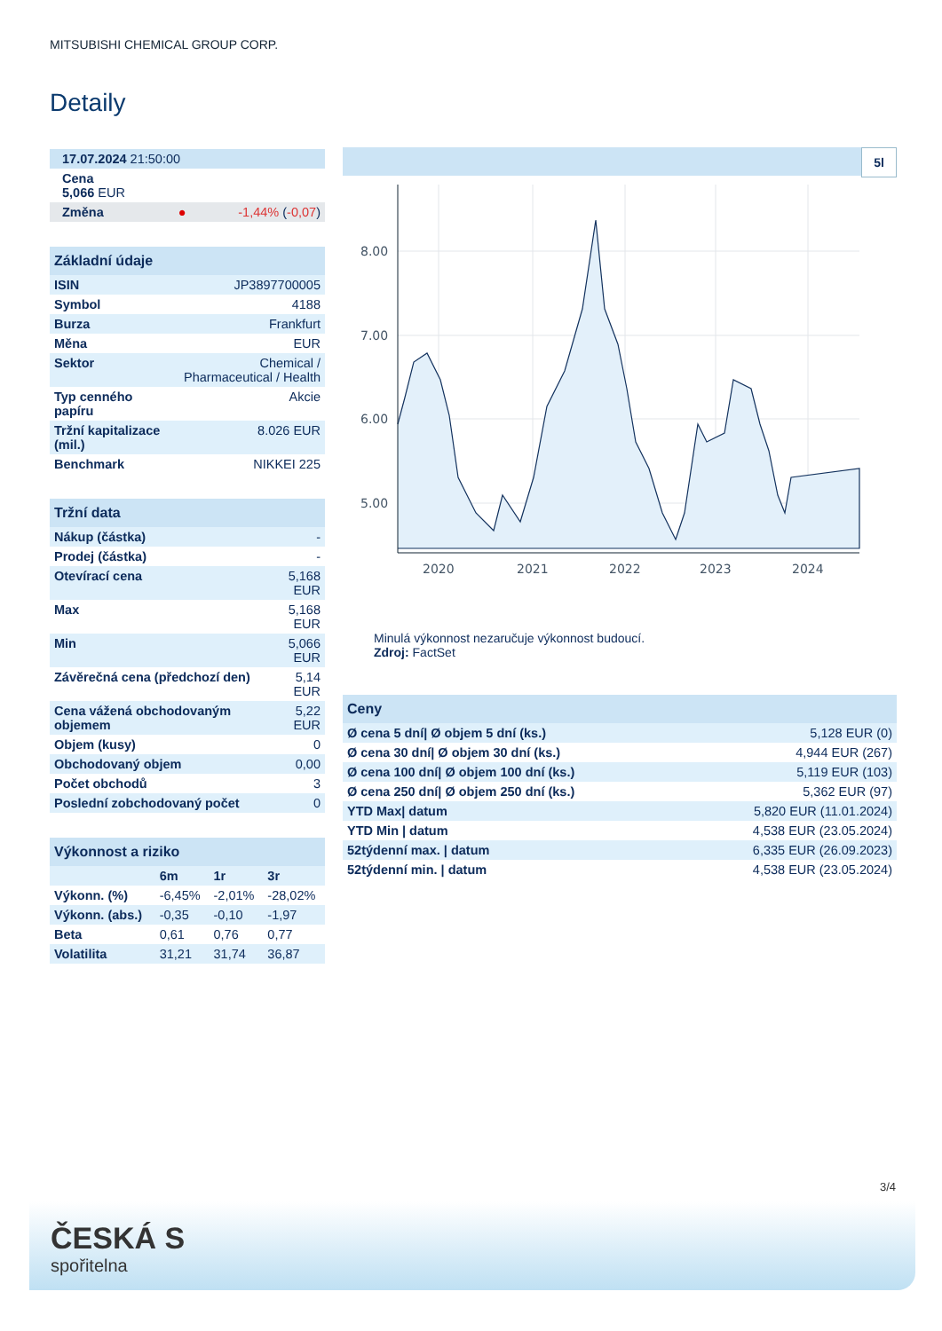MITSUBISHI CHEMICAL GROUP CORP.
Detaily
| 17.07.2024 21:50:00 | |
| Cena 5,066 EUR | |
| Změna ● | -1,44% ( -0,07 ) |
| Základní údaje | |
| ISIN | JP3897700005 |
| Symbol | 4188 |
| Burza | Frankfurt |
| Měna | EUR |
| Sektor | Chemical / Pharmaceutical / Health |
| Typ cenného papíru | Akcie |
| Tržní kapitalizace (mil.) | 8.026 EUR |
| Benchmark | NIKKEI 225 |
| Tržní data | |
| Nákup (částka) | - |
| Prodej (částka) | - |
| Otevírací cena | 5,168 EUR |
| Max | 5,168 EUR |
| Min | 5,066 EUR |
| Závěrečná cena (předchozí den) | 5,14 EUR |
| Cena vážená obchodovaným objemem | 5,22 EUR |
| Objem (kusy) | 0 |
| Obchodovaný objem | 0,00 |
| Počet obchodů | 3 |
| Poslední zobchodovaný počet | 0 |
| Výkonnost a riziko | | | |
| | 6m | 1r | 3r |
| Výkonn. (%) | -6,45% | -2,01% | -28,02% |
| Výkonn. (abs.) | -0,35 | -0,10 | -1,97 |
| Beta | 0,61 | 0,76 | 0,77 |
| Volatilita | 31,21 | 31,74 | 36,87 |
5l
8.00
7.00
6.00
5.00
2020
2021
2022
2023
2024
Minulá výkonnost nezaručuje výkonnost budoucí.
Zdroj: FactSet
| Ceny | |
| Ø cena 5 dní/ Ø objem 5 dní (ks.) | 5,128 EUR (0) |
| Ø cena 30 dní/ Ø objem 30 dní (ks.) | 4,944 EUR (267) |
| Ø cena 100 dní/ Ø objem 100 dní (ks.) | 5,119 EUR (103) |
| Ø cena 250 dní/ Ø objem 250 dní (ks.) | 5,362 EUR (97) |
| YTD Max/ datum | 5,820 EUR (11.01.2024) |
| YTD Min / datum | 4,538 EUR (23.05.2024) |
| 52týdenní max. / datum | 6,335 EUR (26.09.2023) |
| 52týdenní min. / datum | 4,538 EUR (23.05.2024) |
3/4
ČESKÁ S
spořitelna